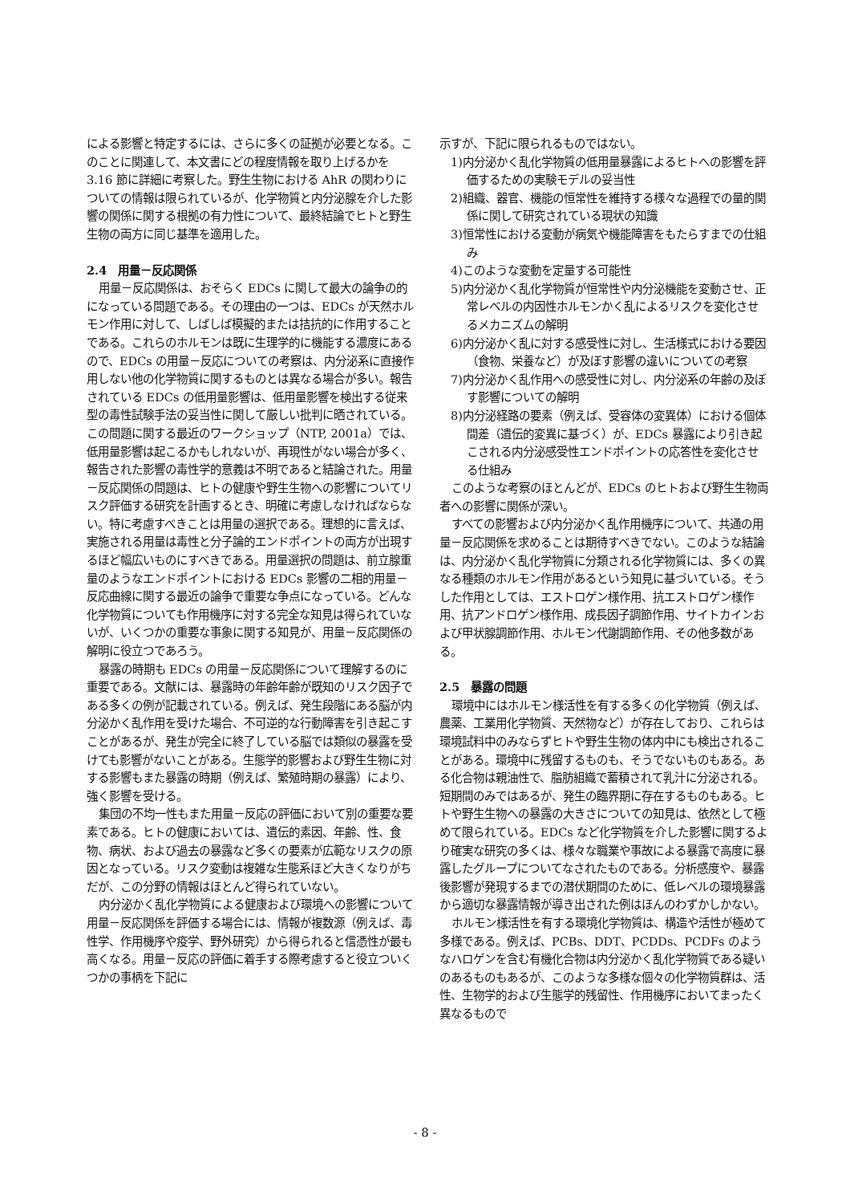による影響と特定するには、さらに多くの証拠が必要となる。このことに関連して、本文書にどの程度情報を取り上げるかを 3.16 節に詳細に考察した。野生生物における AhR の関わりについての情報は限られているが、化学物質と内分泌腺を介した影響の関係に関する根拠の有力性について、最終結論でヒトと野生生物の両方に同じ基準を適用した。
2.4　用量－反応関係
用量－反応関係は、おそらく EDCs に関して最大の論争の的になっている問題である。その理由の一つは、EDCs が天然ホルモン作用に対して、しばしば模擬的または拮抗的に作用することである。これらのホルモンは既に生理学的に機能する濃度にあるので、EDCs の用量－反応についての考察は、内分泌系に直接作用しない他の化学物質に関するものとは異なる場合が多い。報告されている EDCs の低用量影響は、低用量影響を検出する従来型の毒性試験手法の妥当性に関して厳しい批判に晒されている。この問題に関する最近のワークショップ（NTP, 2001a）では、低用量影響は起こるかもしれないが、再現性がない場合が多く、報告された影響の毒性学的意義は不明であると結論された。用量－反応関係の問題は、ヒトの健康や野生生物への影響についてリスク評価する研究を計画するとき、明確に考慮しなければならない。特に考慮すべきことは用量の選択である。理想的に言えば、実施される用量は毒性と分子論的エンドポイントの両方が出現するほど幅広いものにすべきである。用量選択の問題は、前立腺重量のようなエンドポイントにおける EDCs 影響の二相的用量－反応曲線に関する最近の論争で重要な争点になっている。どんな化学物質についても作用機序に対する完全な知見は得られていないが、いくつかの重要な事象に関する知見が、用量－反応関係の解明に役立つであろう。
暴露の時期も EDCs の用量－反応関係について理解するのに重要である。文献には、暴露時の年齢年齢が既知のリスク因子である多くの例が記載されている。例えば、発生段階にある脳が内分泌かく乱作用を受けた場合、不可逆的な行動障害を引き起こすことがあるが、発生が完全に終了している脳では類似の暴露を受けても影響がないことがある。生態学的影響および野生生物に対する影響もまた暴露の時期（例えば、繁殖時期の暴露）により、強く影響を受ける。
集団の不均一性もまた用量－反応の評価において別の重要な要素である。ヒトの健康においては、遺伝的素因、年齢、性、食物、病状、および過去の暴露など多くの要素が広範なリスクの原因となっている。リスク変動は複雑な生態系ほど大きくなりがちだが、この分野の情報はほとんど得られていない。
内分泌かく乱化学物質による健康および環境への影響について用量－反応関係を評価する場合には、情報が複数源（例えば、毒性学、作用機序や疫学、野外研究）から得られると信憑性が最も高くなる。用量－反応の評価に着手する際考慮すると役立ついくつかの事柄を下記に
示すが、下記に限られるものではない。
1)内分泌かく乱化学物質の低用量暴露によるヒトへの影響を評価するための実験モデルの妥当性
2)組織、器官、機能の恒常性を維持する様々な過程での量的関係に関して研究されている現状の知識
3)恒常性における変動が病気や機能障害をもたらすまでの仕組み
4)このような変動を定量する可能性
5)内分泌かく乱化学物質が恒常性や内分泌機能を変動させ、正常レベルの内因性ホルモンかく乱によるリスクを変化させるメカニズムの解明
6)内分泌かく乱に対する感受性に対し、生活様式における要因（食物、栄養など）が及ぼす影響の違いについての考察
7)内分泌かく乱作用への感受性に対し、内分泌系の年齢の及ぼす影響についての解明
8)内分泌経路の要素（例えば、受容体の変異体）における個体間差（遺伝的変異に基づく）が、EDCs 暴露により引き起こされる内分泌感受性エンドポイントの応答性を変化させる仕組み
このような考察のほとんどが、EDCs のヒトおよび野生生物両者への影響に関係が深い。
すべての影響および内分泌かく乱作用機序について、共通の用量－反応関係を求めることは期待すべきでない。このような結論は、内分泌かく乱化学物質に分類される化学物質には、多くの異なる種類のホルモン作用があるという知見に基づいている。そうした作用としては、エストロゲン様作用、抗エストロゲン様作用、抗アンドロゲン様作用、成長因子調節作用、サイトカインおよび甲状腺調節作用、ホルモン代謝調節作用、その他多数がある。
2.5　暴露の問題
環境中にはホルモン様活性を有する多くの化学物質（例えば、農薬、工業用化学物質、天然物など）が存在しており、これらは環境試料中のみならずヒトや野生生物の体内中にも検出されることがある。環境中に残留するものも、そうでないものもある。ある化合物は親油性で、脂肪組織で蓄積されて乳汁に分泌される。短期間のみではあるが、発生の臨界期に存在するものもある。ヒトや野生生物への暴露の大きさについての知見は、依然として極めて限られている。EDCs など化学物質を介した影響に関するより確実な研究の多くは、様々な職業や事故による暴露で高度に暴露したグループについてなされたものである。分析感度や、暴露後影響が発現するまでの潜伏期間のために、低レベルの環境暴露から適切な暴露情報が導き出された例はほんのわずかしかない。
ホルモン様活性を有する環境化学物質は、構造や活性が極めて多様である。例えば、PCBs、DDT、PCDDs、PCDFs のようなハロゲンを含む有機化合物は内分泌かく乱化学物質である疑いのあるものもあるが、このような多様な個々の化学物質群は、活性、生物学的および生態学的残留性、作用機序においてまったく異なるもので
- 8 -